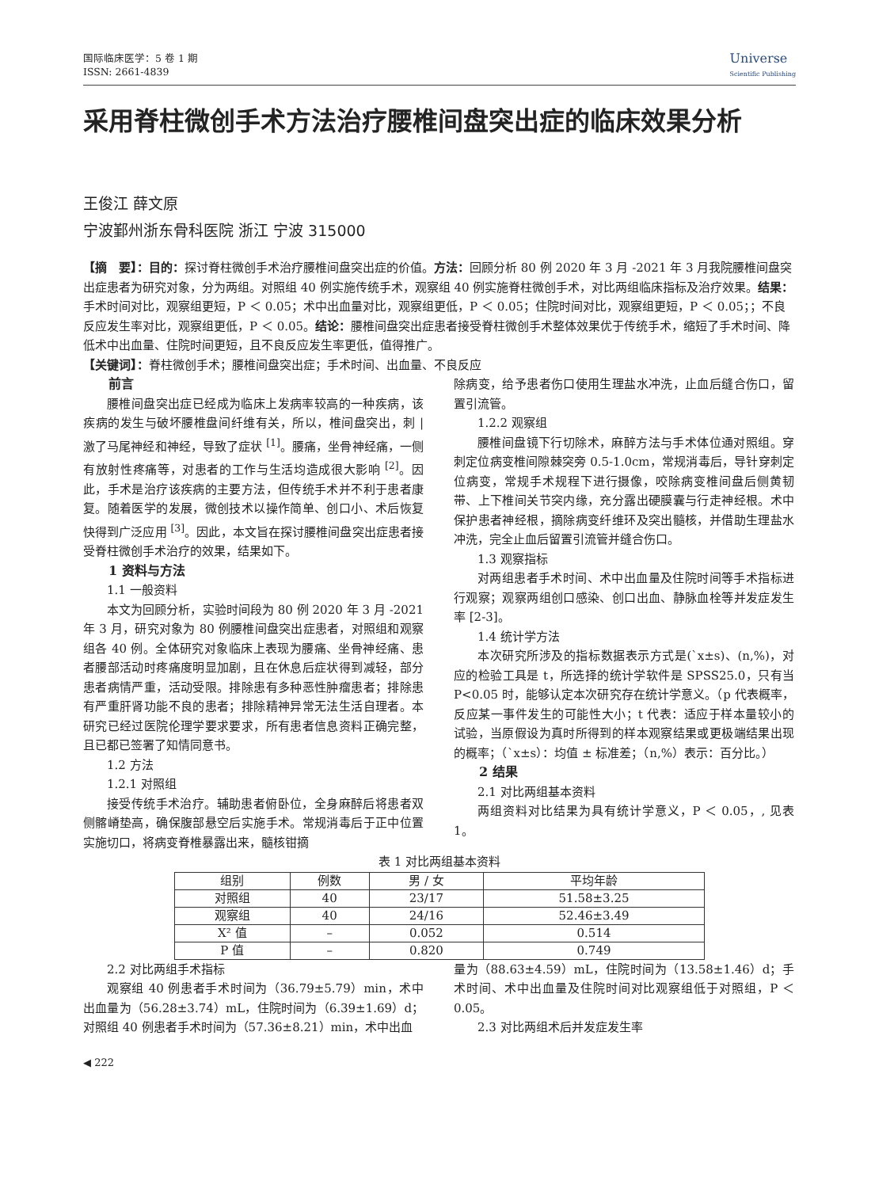国际临床医学：5 卷 1 期
ISSN: 2661-4839
Universe
Scientific Publishing
采用脊柱微创手术方法治疗腰椎间盘突出症的临床效果分析
王俊江 薛文原
宁波鄞州浙东骨科医院 浙江 宁波 315000
【摘　要】：目的：探讨脊柱微创手术治疗腰椎间盘突出症的价值。方法：回顾分析 80 例 2020 年 3 月 -2021 年 3 月我院腰椎间盘突出症患者为研究对象，分为两组。对照组 40 例实施传统手术，观察组 40 例实施脊柱微创手术，对比两组临床指标及治疗效果。结果：手术时间对比，观察组更短，P ＜ 0.05；术中出血量对比，观察组更低，P ＜ 0.05；住院时间对比，观察组更短，P ＜ 0.05；；不良反应发生率对比，观察组更低，P ＜ 0.05。结论：腰椎间盘突出症患者接受脊柱微创手术整体效果优于传统手术，缩短了手术时间、降低术中出血量、住院时间更短，且不良反应发生率更低，值得推广。
【关键词】：脊柱微创手术；腰椎间盘突出症；手术时间、出血量、不良反应
前言
腰椎间盘突出症已经成为临床上发病率较高的一种疾病，该疾病的发生与破坏腰椎盘间纤维有关，所以，椎间盘突出，刺 | 激了马尾神经和神经，导致了症状 <sup>[1]</sup>。腰痛，坐骨神经痛，一侧有放射性疼痛等，对患者的工作与生活均造成很大影响 <sup>[2]</sup>。因此，手术是治疗该疾病的主要方法，但传统手术并不利于患者康复。随着医学的发展，微创技术以操作简单、创口小、术后恢复快得到广泛应用 <sup>[3]</sup>。因此，本文旨在探讨腰椎间盘突出症患者接受脊柱微创手术治疗的效果，结果如下。
1 资料与方法
1.1 一般资料
本文为回顾分析，实验时间段为 80 例 2020 年 3 月 -2021 年 3 月，研究对象为 80 例腰椎间盘突出症患者，对照组和观察组各 40 例。全体研究对象临床上表现为腰痛、坐骨神经痛、患者腰部活动时疼痛度明显加剧，且在休息后症状得到减轻，部分患者病情严重，活动受限。排除患有多种恶性肿瘤患者；排除患有严重肝肾功能不良的患者；排除精神异常无法生活自理者。本研究已经过医院伦理学要求要求，所有患者信息资料正确完整，且已都已签署了知情同意书。
1.2 方法
1.2.1 对照组
接受传统手术治疗。辅助患者俯卧位，全身麻醉后将患者双侧髂嵴垫高，确保腹部悬空后实施手术。常规消毒后于正中位置实施切口，将病变脊椎暴露出来，髓核钳摘
除病变，给予患者伤口使用生理盐水冲洗，止血后缝合伤口，留置引流管。
1.2.2 观察组
腰椎间盘镜下行切除术，麻醉方法与手术体位通对照组。穿刺定位病变椎间隙棘突旁 0.5-1.0cm，常规消毒后，导针穿刺定位病变，常规手术规程下进行摄像，咬除病变椎间盘后侧黄韧带、上下椎间关节突内缘，充分露出硬膜囊与行走神经根。术中保护患者神经根，摘除病变纤维环及突出髓核，并借助生理盐水冲洗，完全止血后留置引流管并缝合伤口。
1.3 观察指标
对两组患者手术时间、术中出血量及住院时间等手术指标进行观察；观察两组创口感染、创口出血、静脉血栓等并发症发生率 [2-3]。
1.4 统计学方法
本次研究所涉及的指标数据表示方式是(`x±s)、(n,%)，对应的检验工具是 t，所选择的统计学软件是 SPSS25.0，只有当 P<0.05 时，能够认定本次研究存在统计学意义。（p 代表概率，反应某一事件发生的可能性大小；t 代表：适应于样本量较小的试验，当原假设为真时所得到的样本观察结果或更极端结果出现的概率；（`x±s）：均值 ± 标准差；（n,%）表示：百分比。）
2 结果
2.1 对比两组基本资料
两组资料对比结果为具有统计学意义，P ＜ 0.05，, 见表 1。
表 1 对比两组基本资料
| 组别 | 例数 | 男 / 女 | 平均年龄 |
| --- | --- | --- | --- |
| 对照组 | 40 | 23/17 | 51.58±3.25 |
| 观察组 | 40 | 24/16 | 52.46±3.49 |
| X² 值 | – | 0.052 | 0.514 |
| P 值 | – | 0.820 | 0.749 |
2.2 对比两组手术指标
观察组 40 例患者手术时间为（36.79±5.79）min，术中出血量为（56.28±3.74）mL，住院时间为（6.39±1.69）d；对照组 40 例患者手术时间为（57.36±8.21）min，术中出血
量为（88.63±4.59）mL，住院时间为（13.58±1.46）d；手术时间、术中出血量及住院时间对比观察组低于对照组，P ＜ 0.05。
2.3 对比两组术后并发症发生率
◀ 222